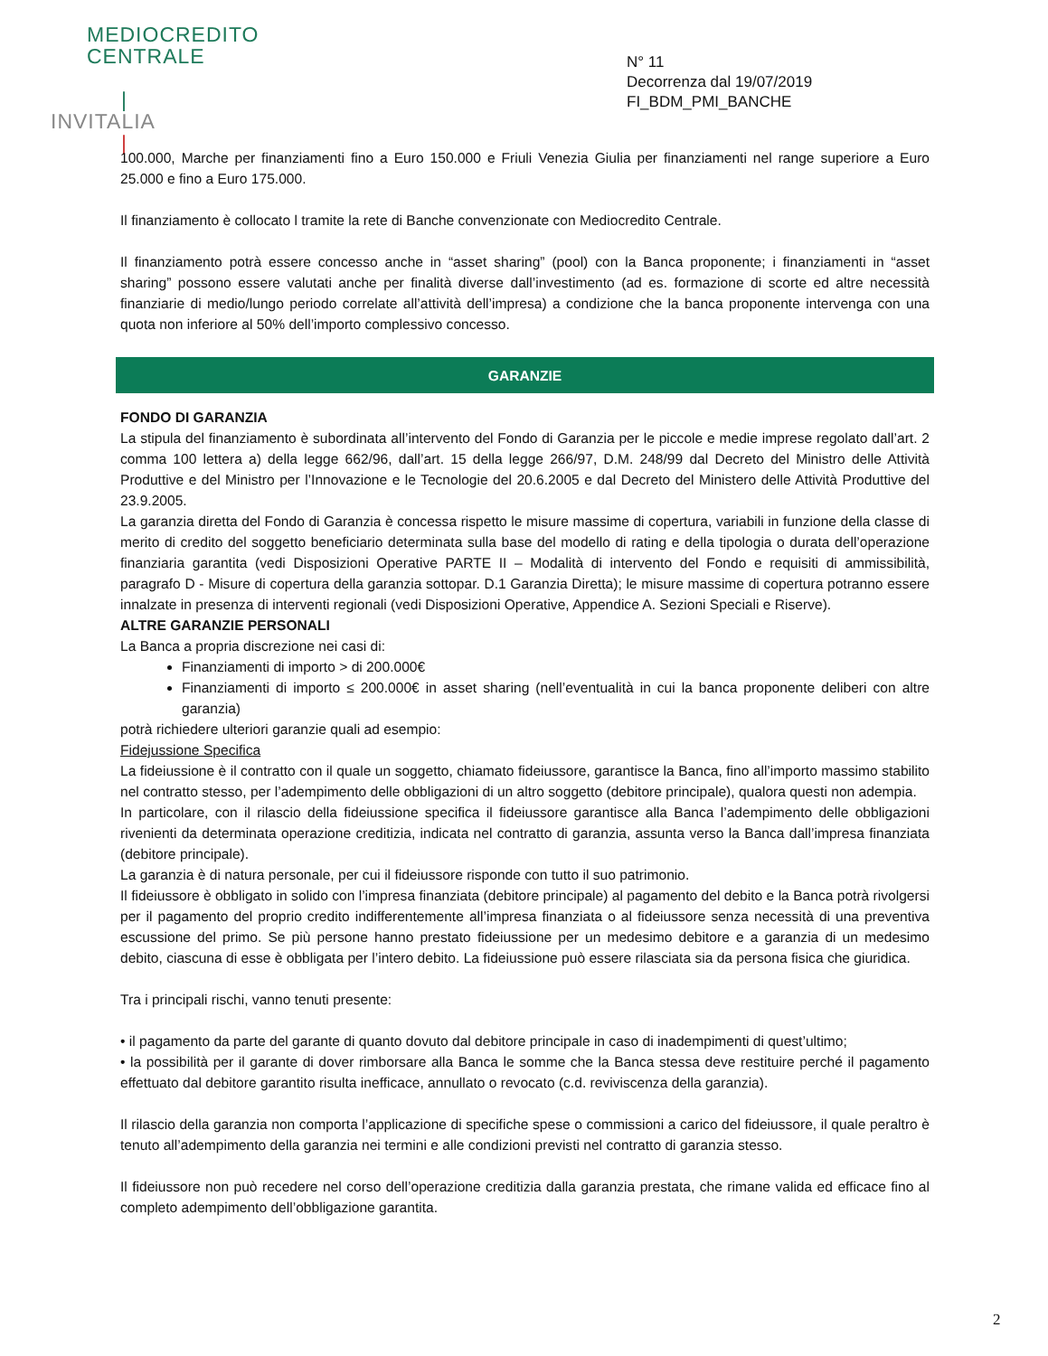MEDIOCREDITO
CENTRALE
|
INVITALIA
|
N° 11
Decorrenza dal 19/07/2019
FI_BDM_PMI_BANCHE
100.000, Marche per finanziamenti fino a Euro 150.000 e Friuli Venezia Giulia per finanziamenti nel range superiore a Euro 25.000 e fino a Euro 175.000.
Il finanziamento è collocato l tramite la rete di Banche convenzionate con Mediocredito Centrale.
Il finanziamento potrà essere concesso anche in “asset sharing” (pool) con la Banca proponente; i finanziamenti in “asset sharing” possono essere valutati anche per finalità diverse dall’investimento (ad es. formazione di scorte ed altre necessità finanziarie di medio/lungo periodo correlate all’attività dell’impresa) a condizione che la banca proponente intervenga con una quota non inferiore al 50% dell’importo complessivo concesso.
GARANZIE
FONDO DI GARANZIA
La stipula del finanziamento è subordinata all’intervento del Fondo di Garanzia per le piccole e medie imprese regolato dall’art. 2 comma 100 lettera a) della legge 662/96, dall’art. 15 della legge 266/97, D.M. 248/99 dal Decreto del Ministro delle Attività Produttive e del Ministro per l’Innovazione e le Tecnologie del 20.6.2005 e dal Decreto del Ministero delle Attività Produttive del 23.9.2005.
La garanzia diretta del Fondo di Garanzia è concessa rispetto le misure massime di copertura, variabili in funzione della classe di merito di credito del soggetto beneficiario determinata sulla base del modello di rating e della tipologia o durata dell’operazione finanziaria garantita (vedi Disposizioni Operative PARTE II – Modalità di intervento del Fondo e requisiti di ammissibilità, paragrafo D - Misure di copertura della garanzia sottopar. D.1 Garanzia Diretta); le misure massime di copertura potranno essere innalzate in presenza di interventi regionali (vedi Disposizioni Operative, Appendice A. Sezioni Speciali e Riserve).
ALTRE GARANZIE PERSONALI
La Banca a propria discrezione nei casi di:
Finanziamenti di importo > di 200.000€
Finanziamenti di importo ≤ 200.000€ in asset sharing (nell’eventualità in cui la banca proponente deliberi con altre garanzia)
potrà richiedere ulteriori garanzie quali ad esempio:
Fidejussione Specifica
La fideiussione è il contratto con il quale un soggetto, chiamato fideiussore, garantisce la Banca, fino all’importo massimo stabilito nel contratto stesso, per l’adempimento delle obbligazioni di un altro soggetto (debitore principale), qualora questi non adempia.
In particolare, con il rilascio della fideiussione specifica il fideiussore garantisce alla Banca l’adempimento delle obbligazioni rivenienti da determinata operazione creditizia, indicata nel contratto di garanzia, assunta verso la Banca dall’impresa finanziata (debitore principale).
La garanzia è di natura personale, per cui il fideiussore risponde con tutto il suo patrimonio.
Il fideiussore è obbligato in solido con l’impresa finanziata (debitore principale) al pagamento del debito e la Banca potrà rivolgersi per il pagamento del proprio credito indifferentemente all’impresa finanziata o al fideiussore senza necessità di una preventiva escussione del primo. Se più persone hanno prestato fideiussione per un medesimo debitore e a garanzia di un medesimo debito, ciascuna di esse è obbligata per l’intero debito. La fideiussione può essere rilasciata sia da persona fisica che giuridica.
Tra i principali rischi, vanno tenuti presente:
• il pagamento da parte del garante di quanto dovuto dal debitore principale in caso di inadempimenti di quest’ultimo;
• la possibilità per il garante di dover rimborsare alla Banca le somme che la Banca stessa deve restituire perché il pagamento effettuato dal debitore garantito risulta inefficace, annullato o revocato (c.d. reviviscenza della garanzia).
Il rilascio della garanzia non comporta l’applicazione di specifiche spese o commissioni a carico del fideiussore, il quale peraltro è tenuto all’adempimento della garanzia nei termini e alle condizioni previsti nel contratto di garanzia stesso.
Il fideiussore non può recedere nel corso dell’operazione creditizia dalla garanzia prestata, che rimane valida ed efficace fino al completo adempimento dell’obbligazione garantita.
2